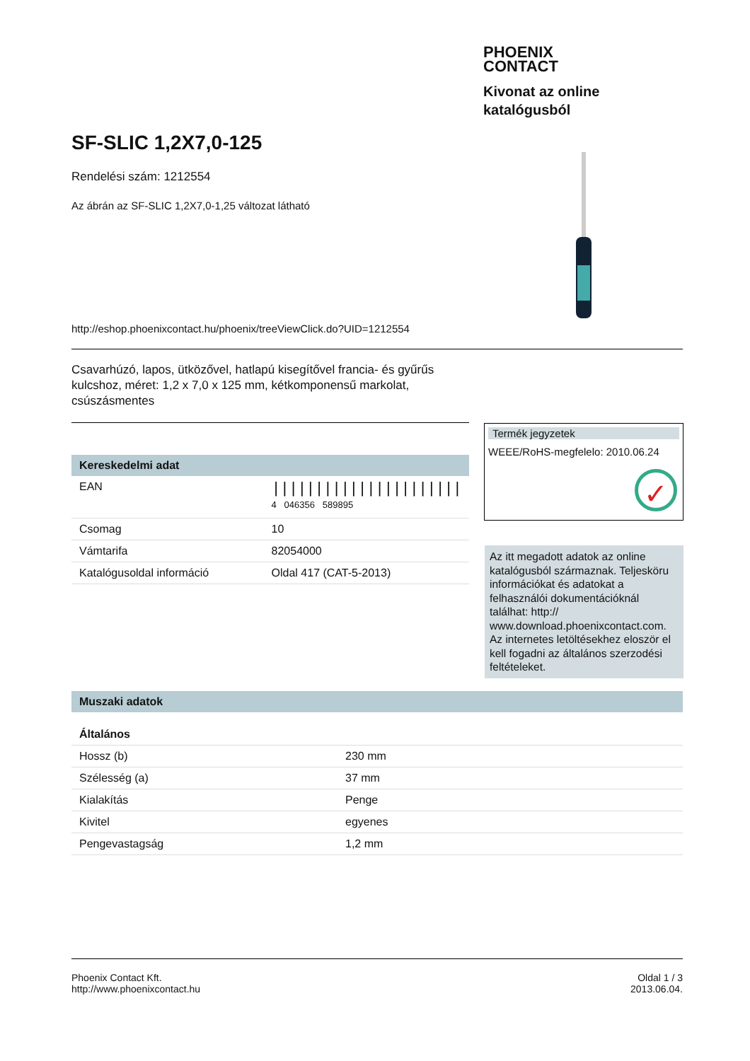PHOENIX
CONTACT
Kivonat az online
katalógusból
SF-SLIC 1,2X7,0-125
Rendelési szám: 1212554
Az ábrán az SF-SLIC 1,2X7,0-1,25 változat látható
http://eshop.phoenixcontact.hu/phoenix/treeViewClick.do?UID=1212554
Csavarhúzó, lapos, ütközővel, hatlapú kisegítővel francia- és gyűrűs kulcshoz, méret: 1,2 x 7,0 x 125 mm, kétkomponensű markolat, csúszásmentes
Kereskedelmi adat
| EAN | ////////////////////// 4 046356 589895 |
| Csomag | 10 |
| Vámtarifa | 82054000 |
| Katalógusoldal információ | Oldal 417 (CAT-5-2013) |
Termék jegyzetek
WEEE/RoHS-megfelelo: 2010.06.24
✓
Az itt megadott adatok az online katalógusból származnak. Teljesköru információkat és adatokat a felhasználói dokumentációknál találhat: http:// www.download.phoenixcontact.com. Az internetes letöltésekhez eloször el kell fogadni az általános szerzodési feltételeket.
Muszaki adatok
| Általános | |
| --- | --- |
| Hossz (b) | 230 mm |
| Szélesség (a) | 37 mm |
| Kialakítás | Penge |
| Kivitel | egyenes |
| Pengevastagság | 1,2 mm |
Phoenix Contact Kft.
http://www.phoenixcontact.hu
Oldal 1 / 3
2013.06.04.